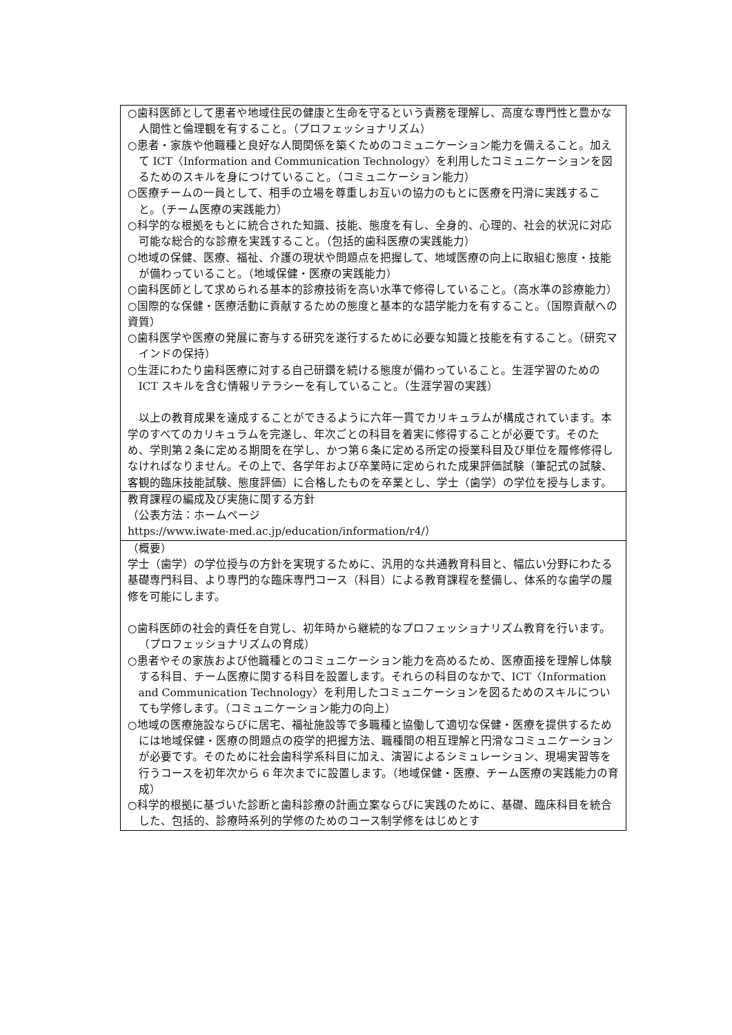| ○歯科医師として患者や地域住民の健康と生命を守るという責務を理解し、高度な専門性と豊かな人間性と倫理観を有すること。（プロフェッショナリズム） ○患者・家族や他職種と良好な人間関係を築くためのコミュニケーション能力を備えること。加えて ICT〈Information and Communication Technology〉を利用したコミュニケーションを図るためのスキルを身につけていること。（コミュニケーション能力） ○医療チームの一員として、相手の立場を尊重しお互いの協力のもとに医療を円滑に実践すること。（チーム医療の実践能力） ○科学的な根拠をもとに統合された知識、技能、態度を有し、全身的、心理的、社会的状況に対応可能な総合的な診療を実践すること。（包括的歯科医療の実践能力） ○地域の保健、医療、福祉、介護の現状や問題点を把握して、地域医療の向上に取組む態度・技能が備わっていること。（地域保健・医療の実践能力） ○歯科医師として求められる基本的診療技術を高い水準で修得していること。（高水準の診療能力） ○国際的な保健・医療活動に貢献するための態度と基本的な語学能力を有すること。（国際貢献への資質） ○歯科医学や医療の発展に寄与する研究を遂行するために必要な知識と技能を有すること。（研究マインドの保持） ○生涯にわたり歯科医療に対する自己研鑽を続ける態度が備わっていること。生涯学習のための ICT スキルを含む情報リテラシーを有していること。（生涯学習の実践） 以上の教育成果を達成することができるように六年一貫でカリキュラムが構成されています。本学のすべてのカリキュラムを完遂し、年次ごとの科目を着実に修得することが必要です。そのため、学則第２条に定める期間を在学し、かつ第６条に定める所定の授業科目及び単位を履修修得しなければなりません。その上で、各学年および卒業時に定められた成果評価試験（筆記式の試験、客観的臨床技能試験、態度評価）に合格したものを卒業とし、学士（歯学）の学位を授与します。 |
| 教育課程の編成及び実施に関する方針 （公表方法：ホームページ https://www.iwate-med.ac.jp/education/information/r4/） |
| （概要） 学士（歯学）の学位授与の方針を実現するために、汎用的な共通教育科目と、幅広い分野にわたる基礎専門科目、より専門的な臨床専門コース（科目）による教育課程を整備し、体系的な歯学の履修を可能にします。 ○歯科医師の社会的責任を自覚し、初年時から継続的なプロフェッショナリズム教育を行います。（プロフェッショナリズムの育成） ○患者やその家族および他職種とのコミュニケーション能力を高めるため、医療面接を理解し体験する科目、チーム医療に関する科目を設置します。それらの科目のなかで、ICT〈Information and Communication Technology〉を利用したコミュニケーションを図るためのスキルについても学修します。（コミュニケーション能力の向上） ○地域の医療施設ならびに居宅、福祉施設等で多職種と協働して適切な保健・医療を提供するためには地域保健・医療の問題点の疫学的把握方法、職種間の相互理解と円滑なコミュニケーションが必要です。そのために社会歯科学系科目に加え、演習によるシミュレーション、現場実習等を行うコースを初年次から 6 年次までに設置します。（地域保健・医療、チーム医療の実践能力の育成） ○科学的根拠に基づいた診断と歯科診療の計画立案ならびに実践のために、基礎、臨床科目を統合した、包括的、診療時系列的学修のためのコース制学修をはじめとす |